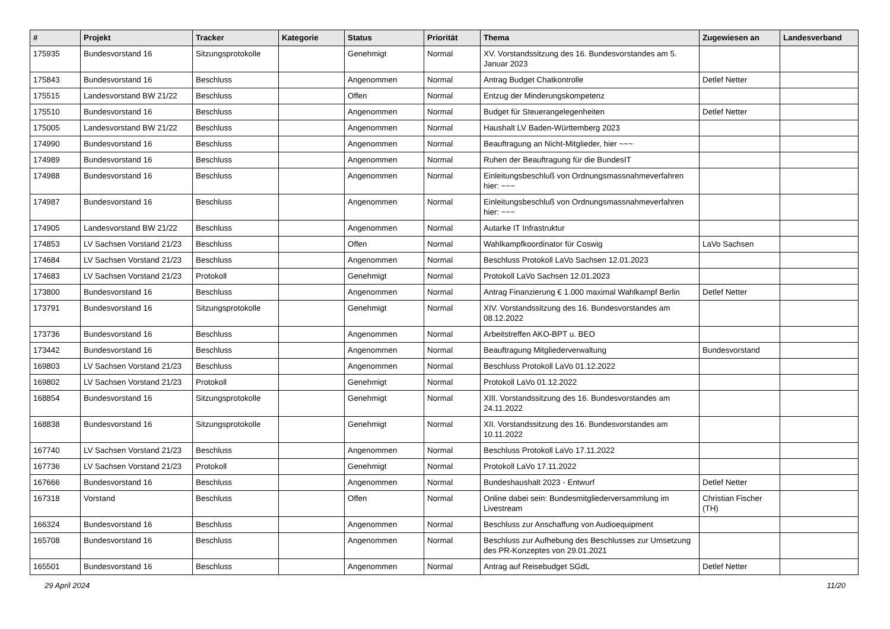| # | Projekt | Tracker | Kategorie | Status | Priorität | Thema | Zugewiesen an | Landesverband |
| --- | --- | --- | --- | --- | --- | --- | --- | --- |
| 175935 | Bundesvorstand 16 | Sitzungsprotokolle | | Genehmigt | Normal | XV. Vorstandssitzung des 16. Bundesvorstandes am 5. Januar 2023 | | |
| 175843 | Bundesvorstand 16 | Beschluss | | Angenommen | Normal | Antrag Budget Chatkontrolle | Detlef Netter | |
| 175515 | Landesvorstand BW 21/22 | Beschluss | | Offen | Normal | Entzug der Minderungskompetenz | | |
| 175510 | Bundesvorstand 16 | Beschluss | | Angenommen | Normal | Budget für Steuerangelegenheiten | Detlef Netter | |
| 175005 | Landesvorstand BW 21/22 | Beschluss | | Angenommen | Normal | Haushalt LV Baden-Württemberg 2023 | | |
| 174990 | Bundesvorstand 16 | Beschluss | | Angenommen | Normal | Beauftragung an Nicht-Mitglieder, hier ~~~ | | |
| 174989 | Bundesvorstand 16 | Beschluss | | Angenommen | Normal | Ruhen der Beauftragung für die BundesIT | | |
| 174988 | Bundesvorstand 16 | Beschluss | | Angenommen | Normal | Einleitungsbeschluß von Ordnungsmassnahmeverfahren hier: ~~~ | | |
| 174987 | Bundesvorstand 16 | Beschluss | | Angenommen | Normal | Einleitungsbeschluß von Ordnungsmassnahmeverfahren hier: ~~~ | | |
| 174905 | Landesvorstand BW 21/22 | Beschluss | | Angenommen | Normal | Autarke IT Infrastruktur | | |
| 174853 | LV Sachsen Vorstand 21/23 | Beschluss | | Offen | Normal | Wahlkampfkoordinator für Coswig | LaVo Sachsen | |
| 174684 | LV Sachsen Vorstand 21/23 | Beschluss | | Angenommen | Normal | Beschluss Protokoll LaVo Sachsen 12.01.2023 | | |
| 174683 | LV Sachsen Vorstand 21/23 | Protokoll | | Genehmigt | Normal | Protokoll LaVo Sachsen 12.01.2023 | | |
| 173800 | Bundesvorstand 16 | Beschluss | | Angenommen | Normal | Antrag Finanzierung € 1.000 maximal Wahlkampf Berlin | Detlef Netter | |
| 173791 | Bundesvorstand 16 | Sitzungsprotokolle | | Genehmigt | Normal | XIV. Vorstandssitzung des 16. Bundesvorstandes am 08.12.2022 | | |
| 173736 | Bundesvorstand 16 | Beschluss | | Angenommen | Normal | Arbeitstreffen AKO-BPT u. BEO | | |
| 173442 | Bundesvorstand 16 | Beschluss | | Angenommen | Normal | Beauftragung Mitgliederverwaltung | Bundesvorstand | |
| 169803 | LV Sachsen Vorstand 21/23 | Beschluss | | Angenommen | Normal | Beschluss Protokoll LaVo 01.12.2022 | | |
| 169802 | LV Sachsen Vorstand 21/23 | Protokoll | | Genehmigt | Normal | Protokoll LaVo 01.12.2022 | | |
| 168854 | Bundesvorstand 16 | Sitzungsprotokolle | | Genehmigt | Normal | XIII. Vorstandssitzung des 16. Bundesvorstandes am 24.11.2022 | | |
| 168838 | Bundesvorstand 16 | Sitzungsprotokolle | | Genehmigt | Normal | XII. Vorstandssitzung des 16. Bundesvorstandes am 10.11.2022 | | |
| 167740 | LV Sachsen Vorstand 21/23 | Beschluss | | Angenommen | Normal | Beschluss Protokoll LaVo 17.11.2022 | | |
| 167736 | LV Sachsen Vorstand 21/23 | Protokoll | | Genehmigt | Normal | Protokoll LaVo 17.11.2022 | | |
| 167666 | Bundesvorstand 16 | Beschluss | | Angenommen | Normal | Bundeshaushalt 2023 - Entwurf | Detlef Netter | |
| 167318 | Vorstand | Beschluss | | Offen | Normal | Online dabei sein: Bundesmitgliederversammlung im Livestream | Christian Fischer (TH) | |
| 166324 | Bundesvorstand 16 | Beschluss | | Angenommen | Normal | Beschluss zur Anschaffung von Audioequipment | | |
| 165708 | Bundesvorstand 16 | Beschluss | | Angenommen | Normal | Beschluss zur Aufhebung des Beschlusses zur Umsetzung des PR-Konzeptes von 29.01.2021 | | |
| 165501 | Bundesvorstand 16 | Beschluss | | Angenommen | Normal | Antrag auf Reisebudget SGdL | Detlef Netter | |
29 April 2024 11/20